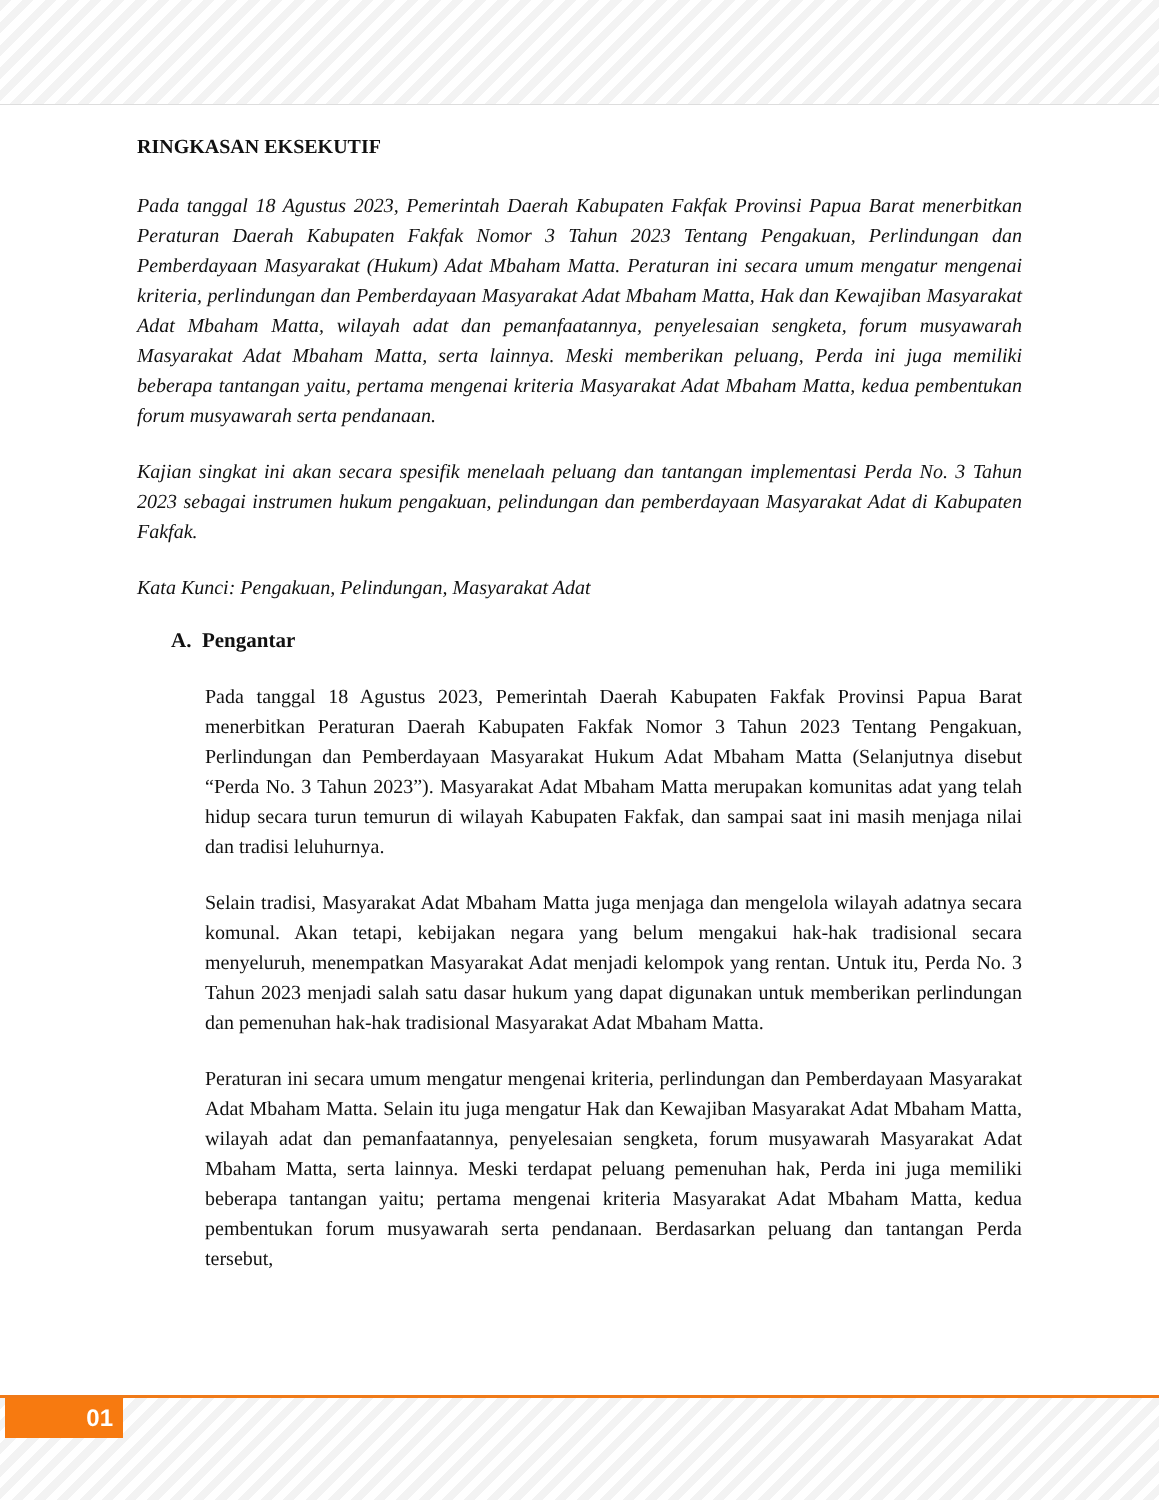RINGKASAN EKSEKUTIF
Pada tanggal 18 Agustus 2023, Pemerintah Daerah Kabupaten Fakfak Provinsi Papua Barat menerbitkan Peraturan Daerah Kabupaten Fakfak Nomor 3 Tahun 2023 Tentang Pengakuan, Perlindungan dan Pemberdayaan Masyarakat (Hukum) Adat Mbaham Matta. Peraturan ini secara umum mengatur mengenai kriteria, perlindungan dan Pemberdayaan Masyarakat Adat Mbaham Matta, Hak dan Kewajiban Masyarakat Adat Mbaham Matta, wilayah adat dan pemanfaatannya, penyelesaian sengketa, forum musyawarah Masyarakat Adat Mbaham Matta, serta lainnya. Meski memberikan peluang, Perda ini juga memiliki beberapa tantangan yaitu, pertama mengenai kriteria Masyarakat Adat Mbaham Matta, kedua pembentukan forum musyawarah serta pendanaan.
Kajian singkat ini akan secara spesifik menelaah peluang dan tantangan implementasi Perda No. 3 Tahun 2023 sebagai instrumen hukum pengakuan, pelindungan dan pemberdayaan Masyarakat Adat di Kabupaten Fakfak.
Kata Kunci: Pengakuan, Pelindungan, Masyarakat Adat
A. Pengantar
Pada tanggal 18 Agustus 2023, Pemerintah Daerah Kabupaten Fakfak Provinsi Papua Barat menerbitkan Peraturan Daerah Kabupaten Fakfak Nomor 3 Tahun 2023 Tentang Pengakuan, Perlindungan dan Pemberdayaan Masyarakat Hukum Adat Mbaham Matta (Selanjutnya disebut “Perda No. 3 Tahun 2023”). Masyarakat Adat Mbaham Matta merupakan komunitas adat yang telah hidup secara turun temurun di wilayah Kabupaten Fakfak, dan sampai saat ini masih menjaga nilai dan tradisi leluhurnya.
Selain tradisi, Masyarakat Adat Mbaham Matta juga menjaga dan mengelola wilayah adatnya secara komunal. Akan tetapi, kebijakan negara yang belum mengakui hak-hak tradisional secara menyeluruh, menempatkan Masyarakat Adat menjadi kelompok yang rentan. Untuk itu, Perda No. 3 Tahun 2023 menjadi salah satu dasar hukum yang dapat digunakan untuk memberikan perlindungan dan pemenuhan hak-hak tradisional Masyarakat Adat Mbaham Matta.
Peraturan ini secara umum mengatur mengenai kriteria, perlindungan dan Pemberdayaan Masyarakat Adat Mbaham Matta. Selain itu juga mengatur Hak dan Kewajiban Masyarakat Adat Mbaham Matta, wilayah adat dan pemanfaatannya, penyelesaian sengketa, forum musyawarah Masyarakat Adat Mbaham Matta, serta lainnya. Meski terdapat peluang pemenuhan hak, Perda ini juga memiliki beberapa tantangan yaitu; pertama mengenai kriteria Masyarakat Adat Mbaham Matta, kedua pembentukan forum musyawarah serta pendanaan. Berdasarkan peluang dan tantangan Perda tersebut,
01